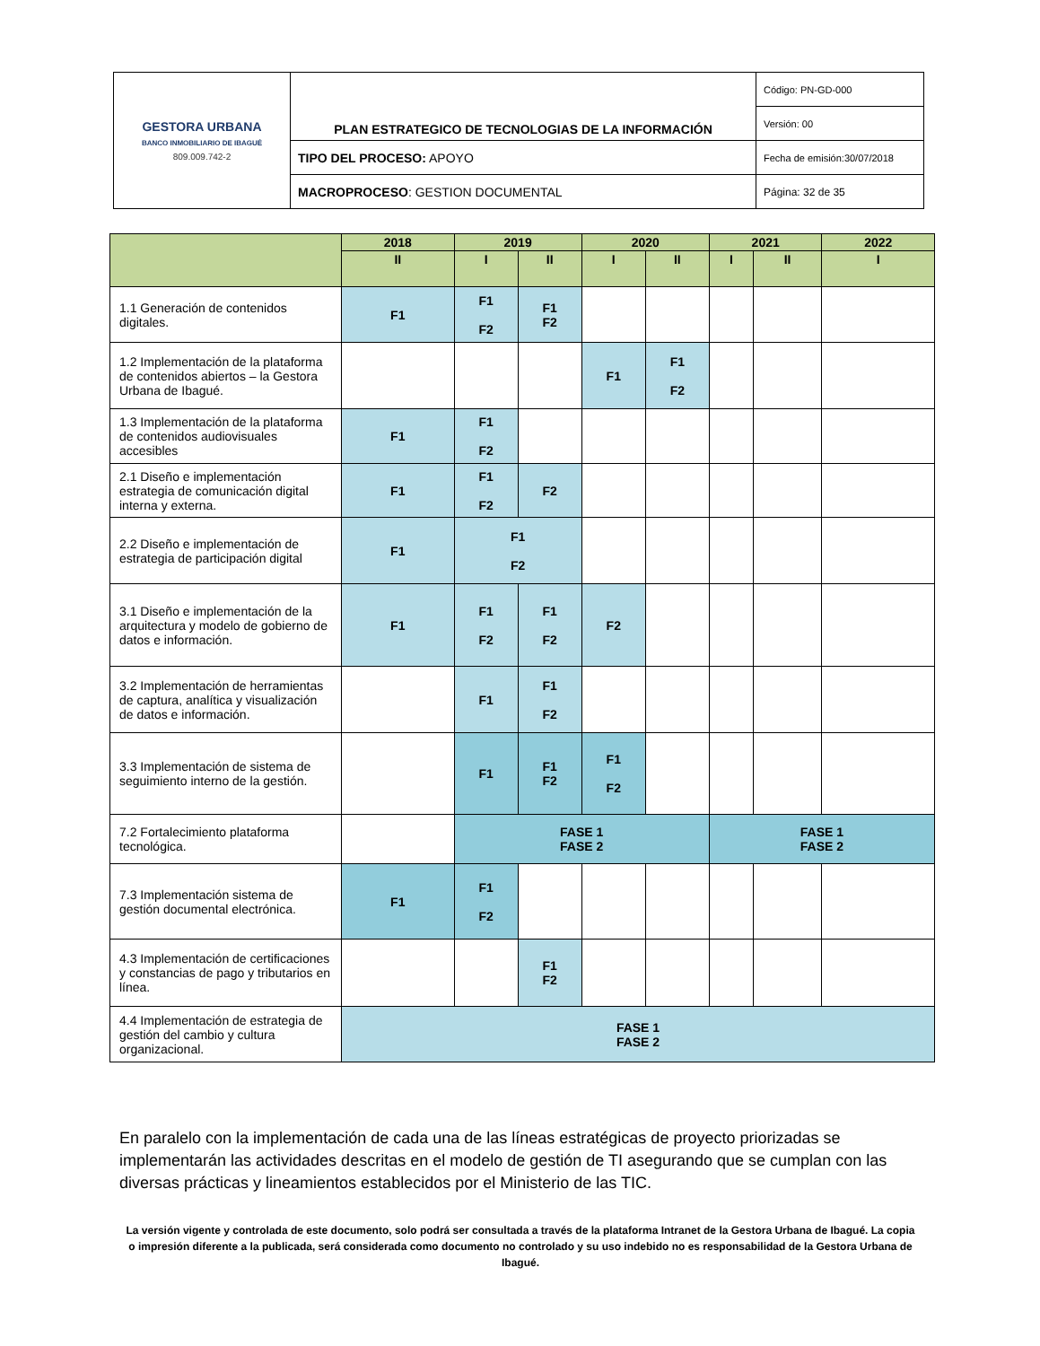| GESTORA URBANA BANCO INMOBILIARIO DE IBAGUÉ 809.009.742-2 | PLAN ESTRATEGICO DE TECNOLOGIAS DE LA INFORMACIÓN | Código: PN-GD-000 |
| | | Versión: 00 |
| | TIPO DEL PROCESO: APOYO | Fecha de emisión:30/07/2018 |
| | MACROPROCESO : GESTION DOCUMENTAL | Página: 32 de 35 |
| | 2018 | 2019 | | 2020 | | 2021 | | 2022 |
| --- | --- | --- | --- | --- | --- | --- | --- | --- |
| | II | I | II | I | II | I | II | I |
| 1.1 Generación de contenidos digitales. | F1 | F1 F2 | F1 F2 | | | | | |
| 1.2 Implementación de la plataforma de contenidos abiertos – la Gestora Urbana de Ibagué. | | | | F1 | F1 F2 | | | |
| 1.3 Implementación de la plataforma de contenidos audiovisuales accesibles | F1 | F1 F2 | | | | | | |
| 2.1 Diseño e implementación estrategia de comunicación digital interna y externa. | F1 | F1 F2 | F2 | | | | | |
| 2.2 Diseño e implementación de estrategia de participación digital | F1 | F1 F2 | | | | | | |
| 3.1 Diseño e implementación de la arquitectura y modelo de gobierno de datos e información. | F1 | F1 F2 | F1 F2 | F2 | | | | |
| 3.2 Implementación de herramientas de captura, analítica y visualización de datos e información. | | F1 | F1 F2 | | | | | |
| 3.3 Implementación de sistema de seguimiento interno de la gestión. | | F1 | F1 F2 | F1 F2 | | | | |
| 7.2 Fortalecimiento plataforma tecnológica. | | FASE 1 FASE 2 | | | | FASE 1 FASE 2 | | |
| 7.3 Implementación sistema de gestión documental electrónica. | F1 | F1 F2 | | | | | | |
| 4.3 Implementación de certificaciones y constancias de pago y tributarios en línea. | | | F1 F2 | | | | | |
| 4.4 Implementación de estrategia de gestión del cambio y cultura organizacional. | FASE 1 FASE 2 | | | | | | | |
En paralelo con la implementación de cada una de las líneas estratégicas de proyecto priorizadas se implementarán las actividades descritas en el modelo de gestión de TI asegurando que se cumplan con las diversas prácticas y lineamientos establecidos por el Ministerio de las TIC.
La versión vigente y controlada de este documento, solo podrá ser consultada a través de la plataforma Intranet de la Gestora Urbana de Ibagué. La copia o impresión diferente a la publicada, será considerada como documento no controlado y su uso indebido no es responsabilidad de la Gestora Urbana de Ibagué.